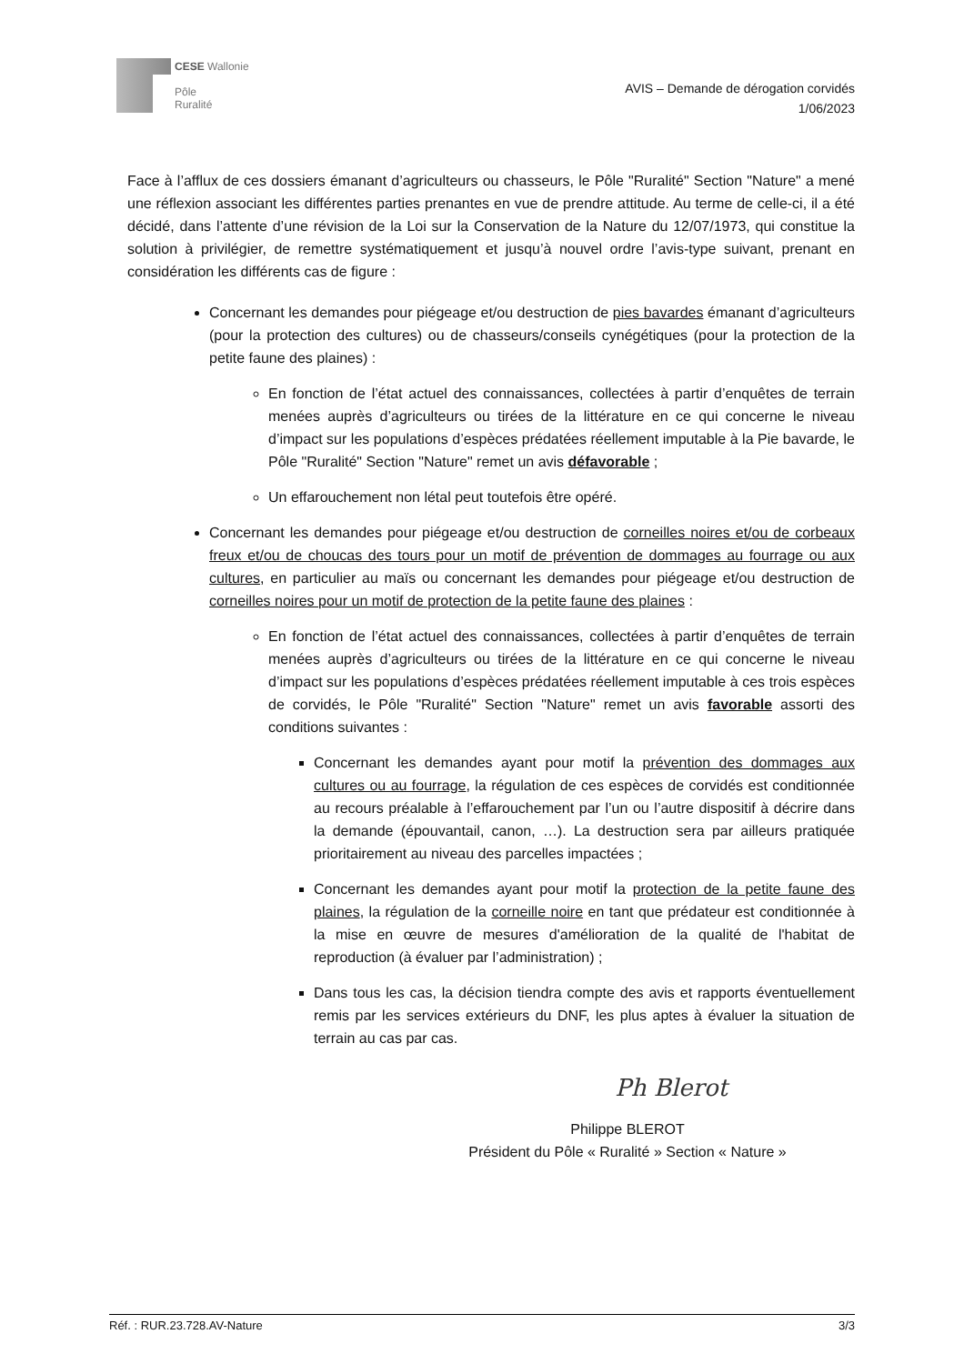CESE Wallonie
Pôle
Ruralité
AVIS – Demande de dérogation corvidés
1/06/2023
Face à l’afflux de ces dossiers émanant d’agriculteurs ou chasseurs, le Pôle "Ruralité" Section "Nature" a mené une réflexion associant les différentes parties prenantes en vue de prendre attitude. Au terme de celle-ci, il a été décidé, dans l’attente d’une révision de la Loi sur la Conservation de la Nature du 12/07/1973, qui constitue la solution à privilégier, de remettre systématiquement et jusqu’à nouvel ordre l’avis-type suivant, prenant en considération les différents cas de figure :
Concernant les demandes pour piégeage et/ou destruction de pies bavardes émanant d’agriculteurs (pour la protection des cultures) ou de chasseurs/conseils cynégétiques (pour la protection de la petite faune des plaines) :
En fonction de l’état actuel des connaissances, collectées à partir d’enquêtes de terrain menées auprès d’agriculteurs ou tirées de la littérature en ce qui concerne le niveau d’impact sur les populations d’espèces prédatées réellement imputable à la Pie bavarde, le Pôle "Ruralité" Section "Nature" remet un avis défavorable ;
Un effarouchement non létal peut toutefois être opéré.
Concernant les demandes pour piégeage et/ou destruction de corneilles noires et/ou de corbeaux freux et/ou de choucas des tours pour un motif de prévention de dommages au fourrage ou aux cultures, en particulier au maïs ou concernant les demandes pour piégeage et/ou destruction de corneilles noires pour un motif de protection de la petite faune des plaines :
En fonction de l’état actuel des connaissances, collectées à partir d’enquêtes de terrain menées auprès d’agriculteurs ou tirées de la littérature en ce qui concerne le niveau d’impact sur les populations d’espèces prédatées réellement imputable à ces trois espèces de corvidés, le Pôle "Ruralité" Section "Nature" remet un avis favorable assorti des conditions suivantes :
Concernant les demandes ayant pour motif la prévention des dommages aux cultures ou au fourrage, la régulation de ces espèces de corvidés est conditionnée au recours préalable à l’effarouchement par l’un ou l’autre dispositif à décrire dans la demande (épouvantail, canon, …). La destruction sera par ailleurs pratiquée prioritairement au niveau des parcelles impactées ;
Concernant les demandes ayant pour motif la protection de la petite faune des plaines, la régulation de la corneille noire en tant que prédateur est conditionnée à la mise en œuvre de mesures d'amélioration de la qualité de l'habitat de reproduction (à évaluer par l’administration) ;
Dans tous les cas, la décision tiendra compte des avis et rapports éventuellement remis par les services extérieurs du DNF, les plus aptes à évaluer la situation de terrain au cas par cas.
Ph Blerot
Philippe BLEROT
Président du Pôle « Ruralité » Section « Nature »
Réf. : RUR.23.728.AV-Nature 3/3